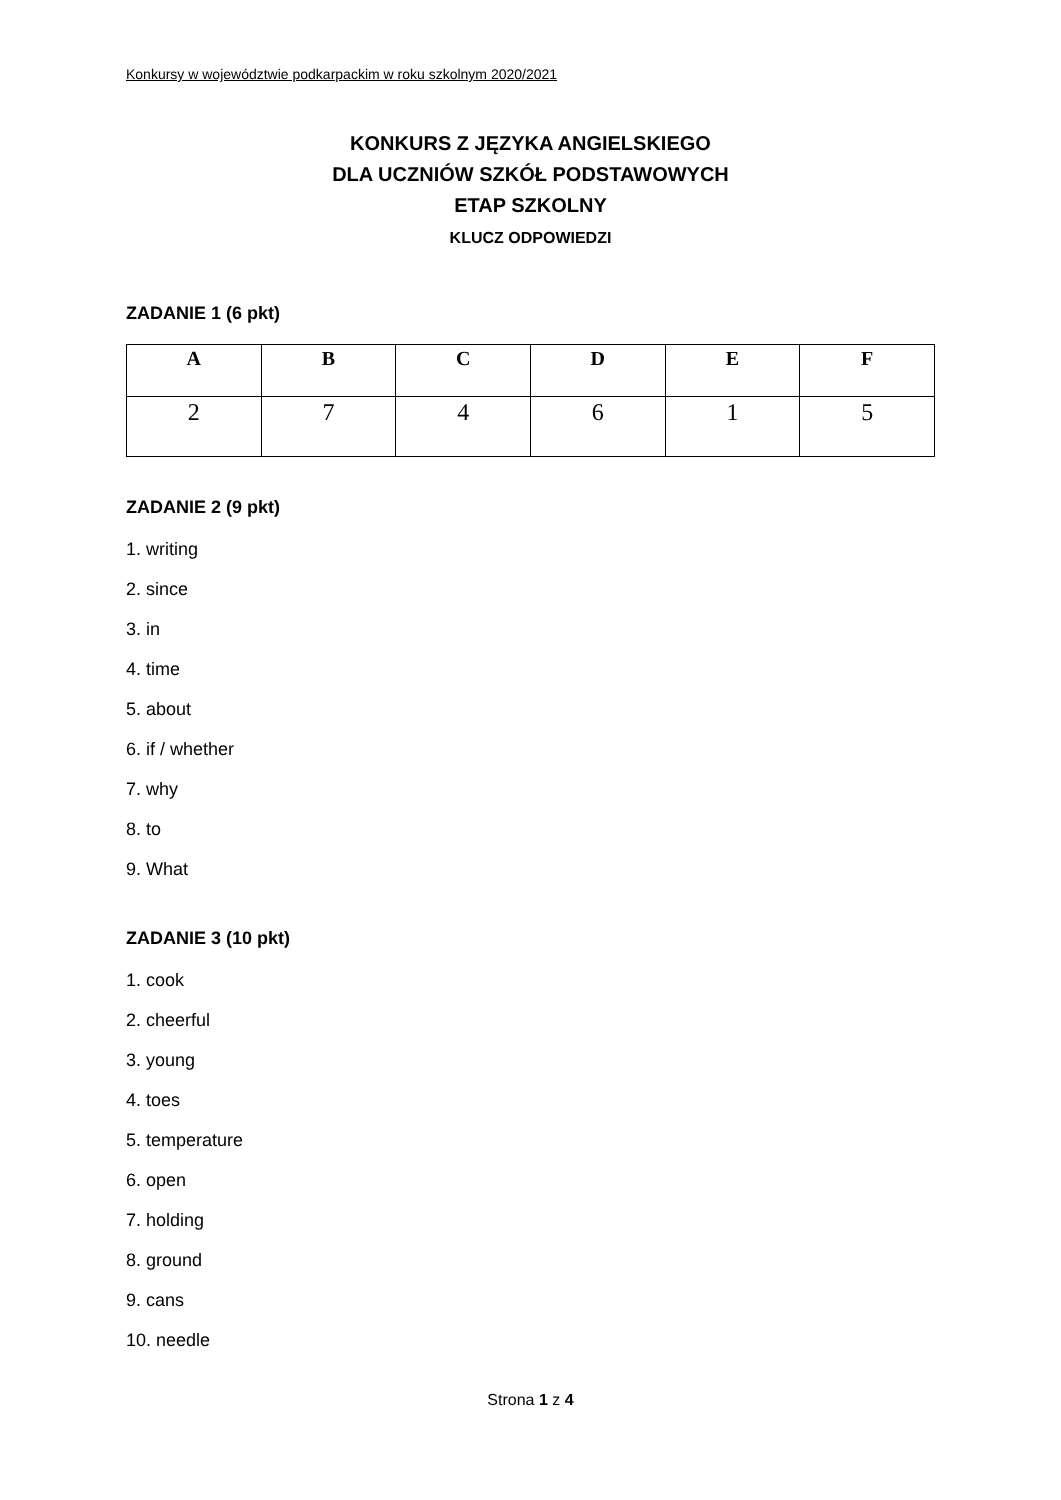Konkursy w województwie podkarpackim w roku szkolnym 2020/2021
KONKURS Z JĘZYKA ANGIELSKIEGO
DLA UCZNIÓW SZKÓŁ PODSTAWOWYCH
ETAP SZKOLNY
KLUCZ ODPOWIEDZI
ZADANIE 1 (6 pkt)
| A | B | C | D | E | F |
| --- | --- | --- | --- | --- | --- |
| 2 | 7 | 4 | 6 | 1 | 5 |
ZADANIE 2 (9 pkt)
1. writing
2. since
3. in
4. time
5. about
6. if / whether
7. why
8. to
9. What
ZADANIE 3 (10 pkt)
1. cook
2. cheerful
3. young
4. toes
5. temperature
6. open
7. holding
8. ground
9. cans
10. needle
Strona 1 z 4